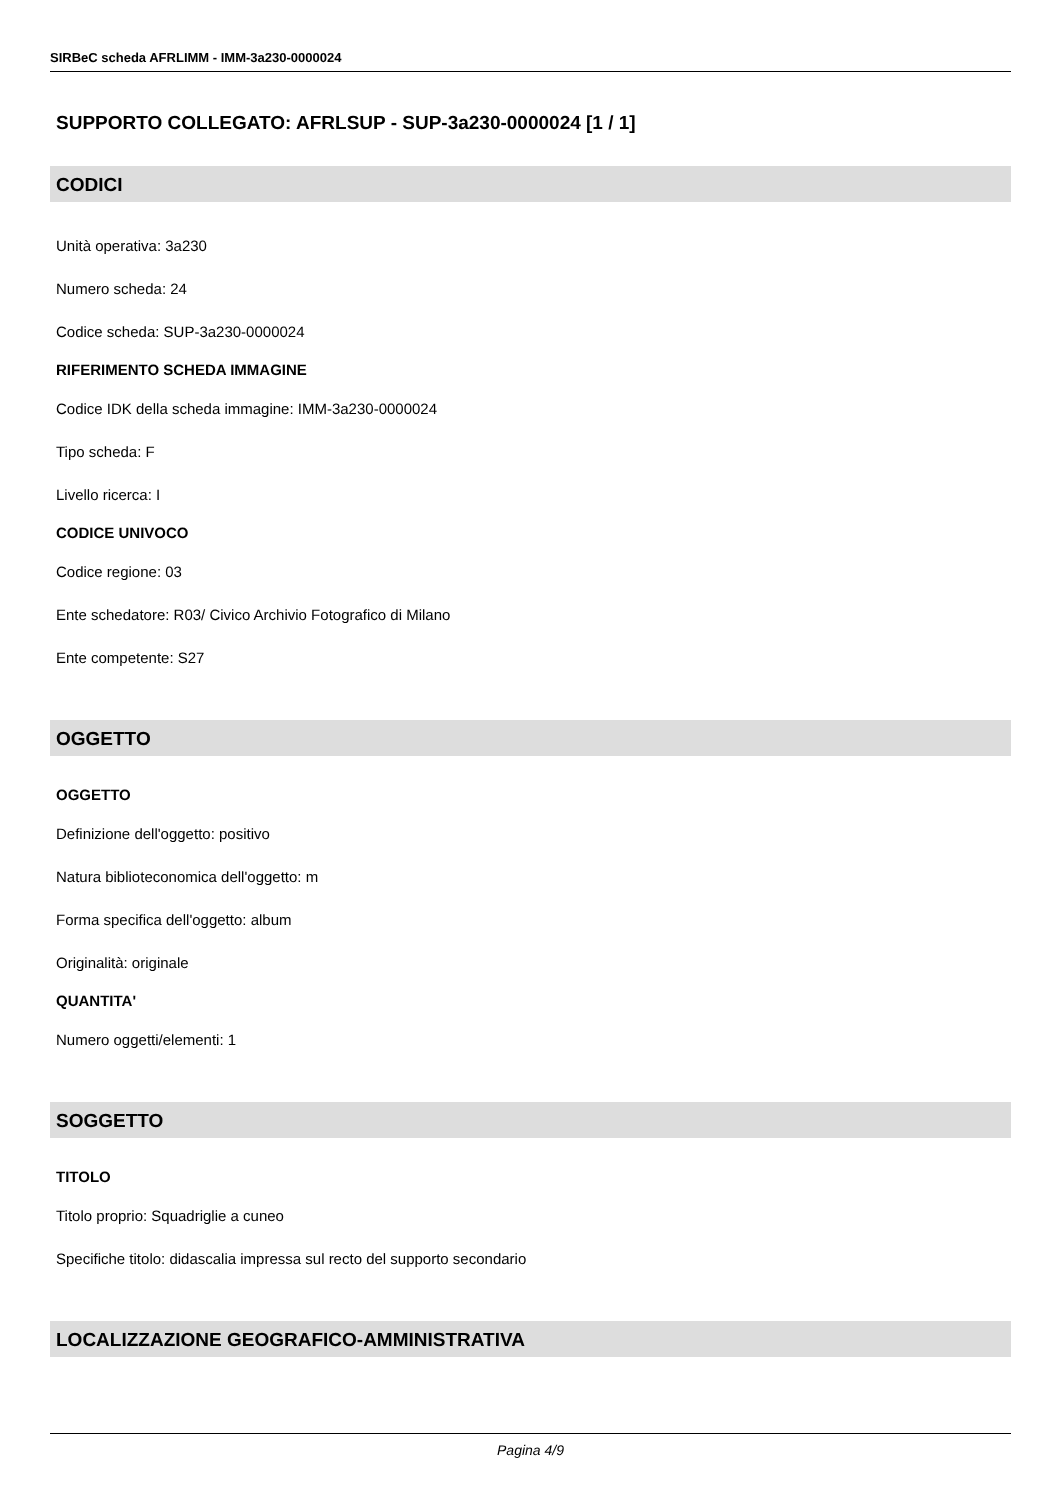SIRBeC scheda AFRLIMM - IMM-3a230-0000024
SUPPORTO COLLEGATO: AFRLSUP - SUP-3a230-0000024 [1 / 1]
CODICI
Unità operativa: 3a230
Numero scheda: 24
Codice scheda: SUP-3a230-0000024
RIFERIMENTO SCHEDA IMMAGINE
Codice IDK della scheda immagine: IMM-3a230-0000024
Tipo scheda: F
Livello ricerca: I
CODICE UNIVOCO
Codice regione: 03
Ente schedatore: R03/ Civico Archivio Fotografico di Milano
Ente competente: S27
OGGETTO
OGGETTO
Definizione dell'oggetto: positivo
Natura biblioteconomica dell'oggetto: m
Forma specifica dell'oggetto: album
Originalità: originale
QUANTITA'
Numero oggetti/elementi: 1
SOGGETTO
TITOLO
Titolo proprio: Squadriglie a cuneo
Specifiche titolo: didascalia impressa sul recto del supporto secondario
LOCALIZZAZIONE GEOGRAFICO-AMMINISTRATIVA
Pagina 4/9